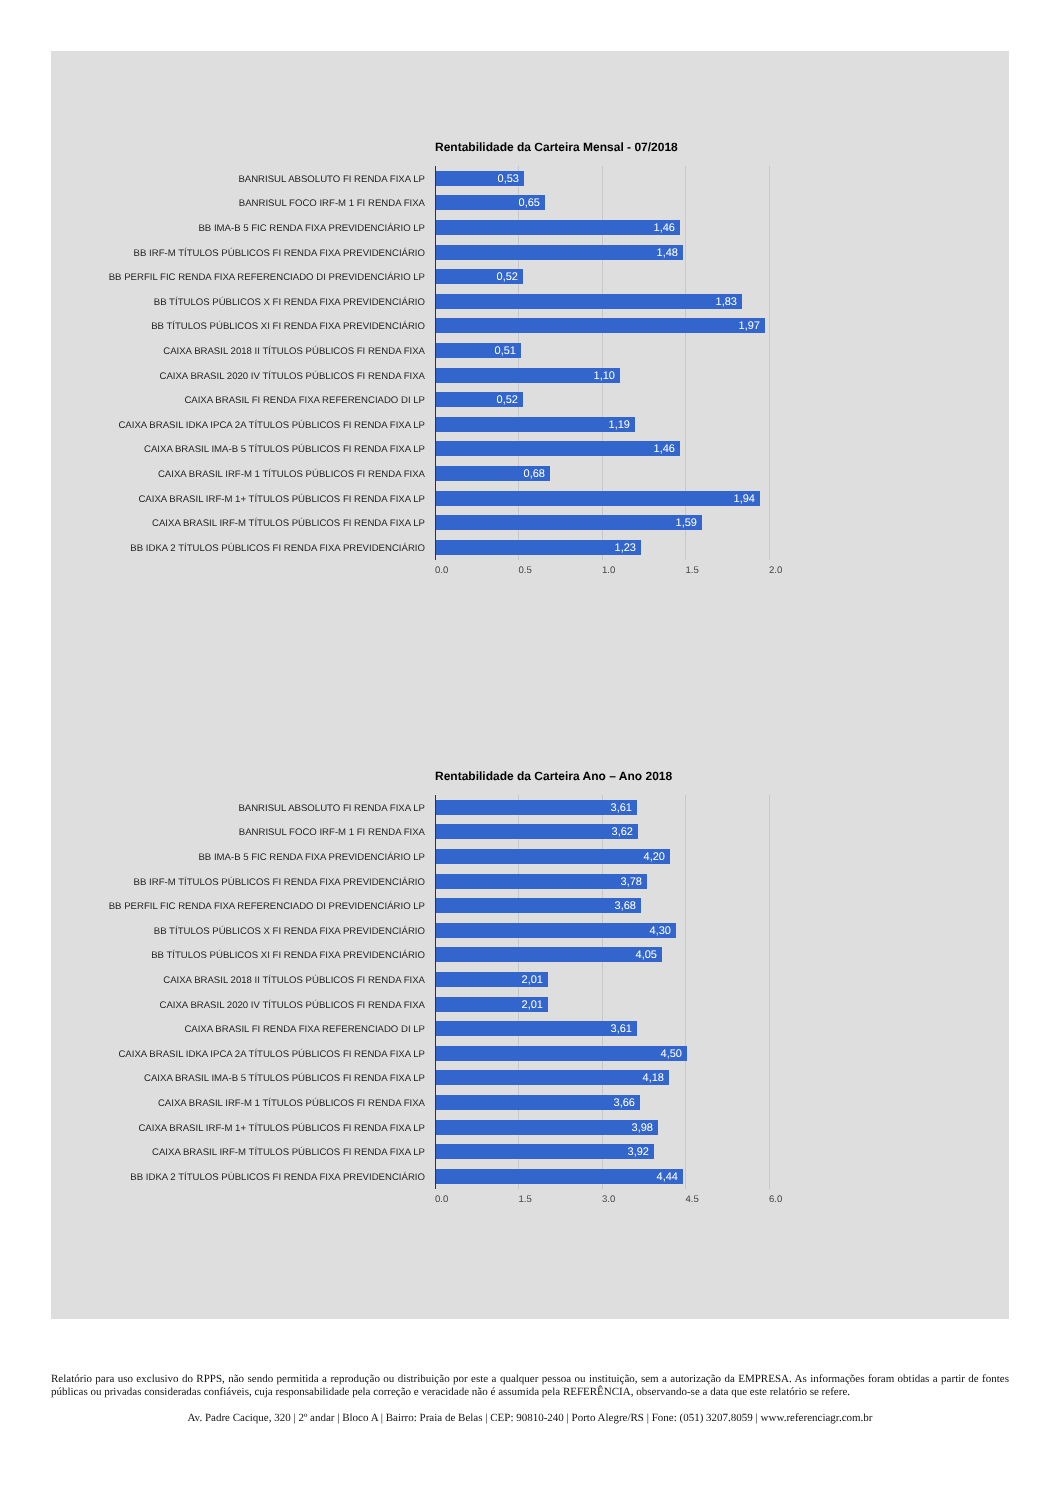Rentabilidade da Carteira Mensal - 07/2018
BANRISUL ABSOLUTO FI RENDA FIXA LP
0,53
BANRISUL FOCO IRF-M 1 FI RENDA FIXA
0,65
BB IMA-B 5 FIC RENDA FIXA PREVIDENCIÁRIO LP
1,46
BB IRF-M TÍTULOS PÚBLICOS FI RENDA FIXA PREVIDENCIÁRIO
1,48
BB PERFIL FIC RENDA FIXA REFERENCIADO DI PREVIDENCIÁRIO LP
0,52
BB TÍTULOS PÚBLICOS X FI RENDA FIXA PREVIDENCIÁRIO
1,83
BB TÍTULOS PÚBLICOS XI FI RENDA FIXA PREVIDENCIÁRIO
1,97
CAIXA BRASIL 2018 II TÍTULOS PÚBLICOS FI RENDA FIXA
0,51
CAIXA BRASIL 2020 IV TÍTULOS PÚBLICOS FI RENDA FIXA
1,10
CAIXA BRASIL FI RENDA FIXA REFERENCIADO DI LP
0,52
CAIXA BRASIL IDKA IPCA 2A TÍTULOS PÚBLICOS FI RENDA FIXA LP
1,19
CAIXA BRASIL IMA-B 5 TÍTULOS PÚBLICOS FI RENDA FIXA LP
1,46
CAIXA BRASIL IRF-M 1 TÍTULOS PÚBLICOS FI RENDA FIXA
0,68
CAIXA BRASIL IRF-M 1+ TÍTULOS PÚBLICOS FI RENDA FIXA LP
1,94
CAIXA BRASIL IRF-M TÍTULOS PÚBLICOS FI RENDA FIXA LP
1,59
BB IDKA 2 TÍTULOS PÚBLICOS FI RENDA FIXA PREVIDENCIÁRIO
1,23
0.0 0.5 1.0 1.5 2.0
Rentabilidade da Carteira Ano – Ano 2018
BANRISUL ABSOLUTO FI RENDA FIXA LP
3,61
BANRISUL FOCO IRF-M 1 FI RENDA FIXA
3,62
BB IMA-B 5 FIC RENDA FIXA PREVIDENCIÁRIO LP
4,20
BB IRF-M TÍTULOS PÚBLICOS FI RENDA FIXA PREVIDENCIÁRIO
3,78
BB PERFIL FIC RENDA FIXA REFERENCIADO DI PREVIDENCIÁRIO LP
3,68
BB TÍTULOS PÚBLICOS X FI RENDA FIXA PREVIDENCIÁRIO
4,30
BB TÍTULOS PÚBLICOS XI FI RENDA FIXA PREVIDENCIÁRIO
4,05
CAIXA BRASIL 2018 II TÍTULOS PÚBLICOS FI RENDA FIXA
2,01
CAIXA BRASIL 2020 IV TÍTULOS PÚBLICOS FI RENDA FIXA
2,01
CAIXA BRASIL FI RENDA FIXA REFERENCIADO DI LP
3,61
CAIXA BRASIL IDKA IPCA 2A TÍTULOS PÚBLICOS FI RENDA FIXA LP
4,50
CAIXA BRASIL IMA-B 5 TÍTULOS PÚBLICOS FI RENDA FIXA LP
4,18
CAIXA BRASIL IRF-M 1 TÍTULOS PÚBLICOS FI RENDA FIXA
3,66
CAIXA BRASIL IRF-M 1+ TÍTULOS PÚBLICOS FI RENDA FIXA LP
3,98
CAIXA BRASIL IRF-M TÍTULOS PÚBLICOS FI RENDA FIXA LP
3,92
BB IDKA 2 TÍTULOS PÚBLICOS FI RENDA FIXA PREVIDENCIÁRIO
4,44
0.0 1.5 3.0 4.5 6.0
Relatório para uso exclusivo do RPPS, não sendo permitida a reprodução ou distribuição por este a qualquer pessoa ou instituição, sem a autorização da EMPRESA. As informações foram obtidas a partir de fontes públicas ou privadas consideradas confiáveis, cuja responsabilidade pela correção e veracidade não é assumida pela REFERÊNCIA, observando-se a data que este relatório se refere.
Av. Padre Cacique, 320 | 2º andar | Bloco A | Bairro: Praia de Belas | CEP: 90810-240 | Porto Alegre/RS | Fone: (051) 3207.8059 | www.referenciagr.com.br